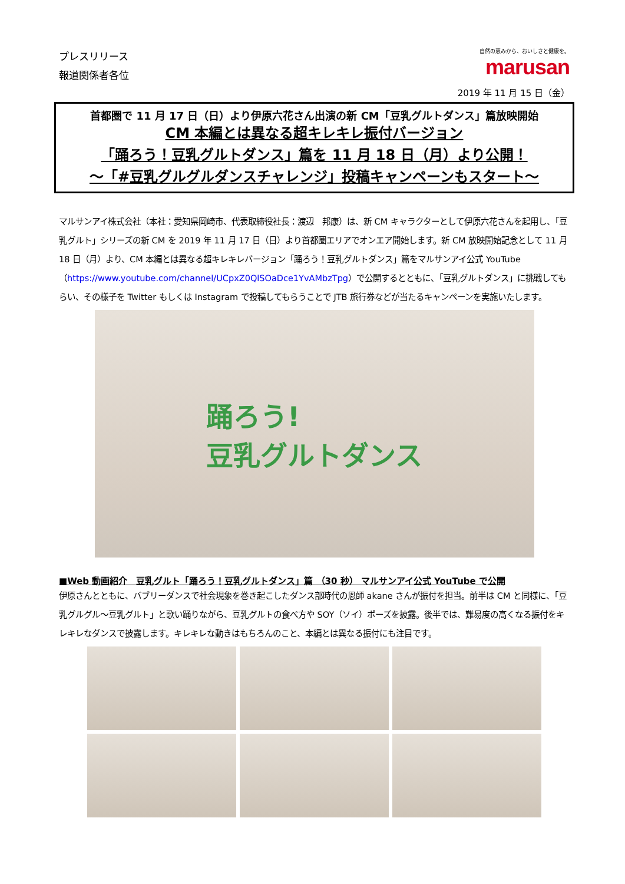プレスリリース
報道関係者各位
自然の恵みから、おいしさと健康を。
marusan
2019 年 11 月 15 日（金）
首都圏で 11 月 17 日（日）より伊原六花さん出演の新 CM「豆乳グルトダンス」篇放映開始
CM 本編とは異なる超キレキレ振付バージョン
「踊ろう！豆乳グルトダンス」篇を 11 月 18 日（月）より公開！
～「#豆乳グルグルダンスチャレンジ」投稿キャンペーンもスタート～
マルサンアイ株式会社（本社：愛知県岡崎市、代表取締役社長：渡辺　邦康）は、新 CM キャラクターとして伊原六花さんを起用し、「豆乳グルト」シリーズの新 CM を 2019 年 11 月 17 日（日）より首都圏エリアでオンエア開始します。新 CM 放映開始記念として 11 月 18 日（月）より、CM 本編とは異なる超キレキレバージョン「踊ろう！豆乳グルトダンス」篇をマルサンアイ公式 YouTube（https://www.youtube.com/channel/UCpxZ0QlSOaDce1YvAMbzTpg）で公開するとともに、「豆乳グルトダンス」に挑戦してもらい、その様子を Twitter もしくは Instagram で投稿してもらうことで JTB 旅行券などが当たるキャンペーンを実施いたします。
踊ろう!
豆乳グルトダンス
■Web 動画紹介　豆乳グルト「踊ろう！豆乳グルトダンス」篇 （30 秒） マルサンアイ公式 YouTube で公開
伊原さんとともに、バブリーダンスで社会現象を巻き起こしたダンス部時代の恩師 akane さんが振付を担当。前半は CM と同様に、「豆乳グルグル～豆乳グルト」と歌い踊りながら、豆乳グルトの食べ方や SOY（ソイ）ポーズを披露。後半では、難易度の高くなる振付をキレキレなダンスで披露します。キレキレな動きはもちろんのこと、本編とは異なる振付にも注目です。